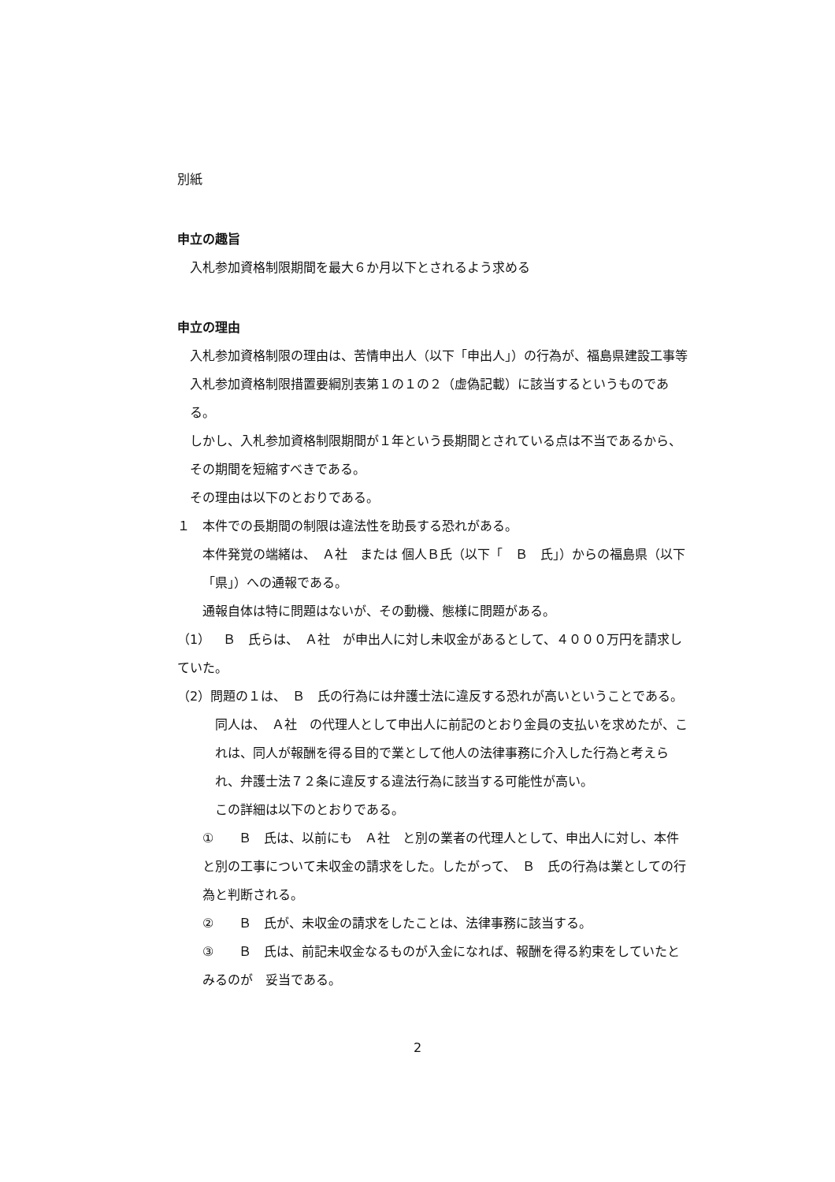別紙
申立の趣旨
入札参加資格制限期間を最大６か月以下とされるよう求める
申立の理由
入札参加資格制限の理由は、苦情申出人（以下「申出人」）の行為が、福島県建設工事等入札参加資格制限措置要綱別表第１の１の２（虚偽記載）に該当するというものである。
しかし、入札参加資格制限期間が１年という長期間とされている点は不当であるから、その期間を短縮すべきである。
その理由は以下のとおりである。
１　本件での長期間の制限は違法性を助長する恐れがある。
本件発覚の端緒は、　Ａ社　または 個人Ｂ氏（以下「　Ｂ　氏」）からの福島県（以下「県」）への通報である。
通報自体は特に問題はないが、その動機、態様に問題がある。
（1）　Ｂ　氏らは、　Ａ社　が申出人に対し未収金があるとして、４０００万円を請求していた。
（2）問題の１は、　Ｂ　氏の行為には弁護士法に違反する恐れが高いということである。
同人は、　Ａ社　の代理人として申出人に前記のとおり金員の支払いを求めたが、これは、同人が報酬を得る目的で業として他人の法律事務に介入した行為と考えられ、弁護士法７２条に違反する違法行為に該当する可能性が高い。
この詳細は以下のとおりである。
①　　Ｂ　氏は、以前にも　Ａ社　と別の業者の代理人として、申出人に対し、本件と別の工事について未収金の請求をした。したがって、　Ｂ　氏の行為は業としての行為と判断される。
②　　Ｂ　氏が、未収金の請求をしたことは、法律事務に該当する。
③　　Ｂ　氏は、前記未収金なるものが入金になれば、報酬を得る約束をしていたとみるのが　妥当である。
2